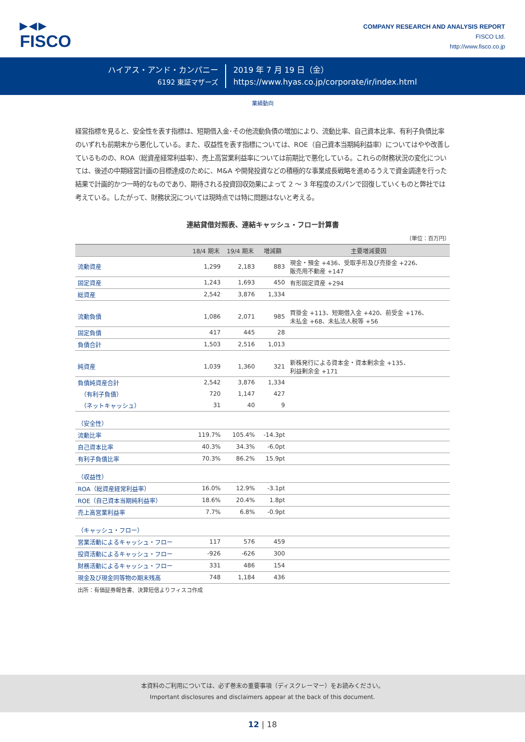▶◀▶
FISCO
COMPANY RESEARCH AND ANALYSIS REPORT
FISCO Ltd.
http://www.fisco.co.jp
ハイアス・アンド・カンパニー
6192 東証マザーズ
2019 年 7 月 19 日（金）
https://www.hyas.co.jp/corporate/ir/index.html
業績動向
経営指標を見ると、安全性を表す指標は、短期借入金･その他流動負債の増加により、流動比率、自己資本比率、有利子負債比率のいずれも前期末から悪化している。また、収益性を表す指標については、ROE（自己資本当期純利益率）についてはやや改善しているものの、ROA（総資産経常利益率）、売上高営業利益率については前期比で悪化している。これらの財務状況の変化については、後述の中期経営計画の目標達成のために、M&A や開発投資などの積極的な事業成長戦略を進めるうえで資金調達を行った結果で計画的かつ一時的なものであり、期待される投資回収効果によって 2 ～ 3 年程度のスパンで回復していくものと弊社では考えている。したがって、財務状況については現時点では特に問題はないと考える。
連結貸借対照表、連結キャッシュ・フロー計算書
（単位：百万円）
| | 18/4 期末 | 19/4 期末 | 増減額 | 主要増減要因 |
| --- | --- | --- | --- | --- |
| 流動資産 | 1,299 | 2,183 | 883 | 現金・預金 +436、受取手形及び売掛金 +226、 販売用不動産 +147 |
| 固定資産 | 1,243 | 1,693 | 450 | 有形固定資産 +294 |
| 総資産 | 2,542 | 3,876 | 1,334 | |
| 流動負債 | 1,086 | 2,071 | 985 | 買掛金 +113、短期借入金 +420、前受金 +176、 未払金 +68、未払法人税等 +56 |
| 固定負債 | 417 | 445 | 28 | |
| 負債合計 | 1,503 | 2,516 | 1,013 | |
| 純資産 | 1,039 | 1,360 | 321 | 新株発行による資本金・資本剰余金 +135、 利益剰余金 +171 |
| 負債純資産合計 | 2,542 | 3,876 | 1,334 | |
| （有利子負債） | 720 | 1,147 | 427 | |
| （ネットキャッシュ） | 31 | 40 | 9 | |
| （安全性） | | | | |
| 流動比率 | 119.7% | 105.4% | -14.3pt | |
| 自己資本比率 | 40.3% | 34.3% | -6.0pt | |
| 有利子負債比率 | 70.3% | 86.2% | 15.9pt | |
| （収益性） | | | | |
| ROA（総資産経常利益率） | 16.0% | 12.9% | -3.1pt | |
| ROE（自己資本当期純利益率） | 18.6% | 20.4% | 1.8pt | |
| 売上高営業利益率 | 7.7% | 6.8% | -0.9pt | |
| （キャッシュ・フロー） | | | | |
| 営業活動によるキャッシュ・フロー | 117 | 576 | 459 | |
| 投資活動によるキャッシュ・フロー | -926 | -626 | 300 | |
| 財務活動によるキャッシュ・フロー | 331 | 486 | 154 | |
| 現金及び現金同等物の期末残高 | 748 | 1,184 | 436 | |
出所：有価証券報告書、決算短信よりフィスコ作成
本資料のご利用については、必ず巻末の重要事項（ディスクレーマー）をお読みください。
Important disclosures and disclaimers appear at the back of this document.
12 | 18